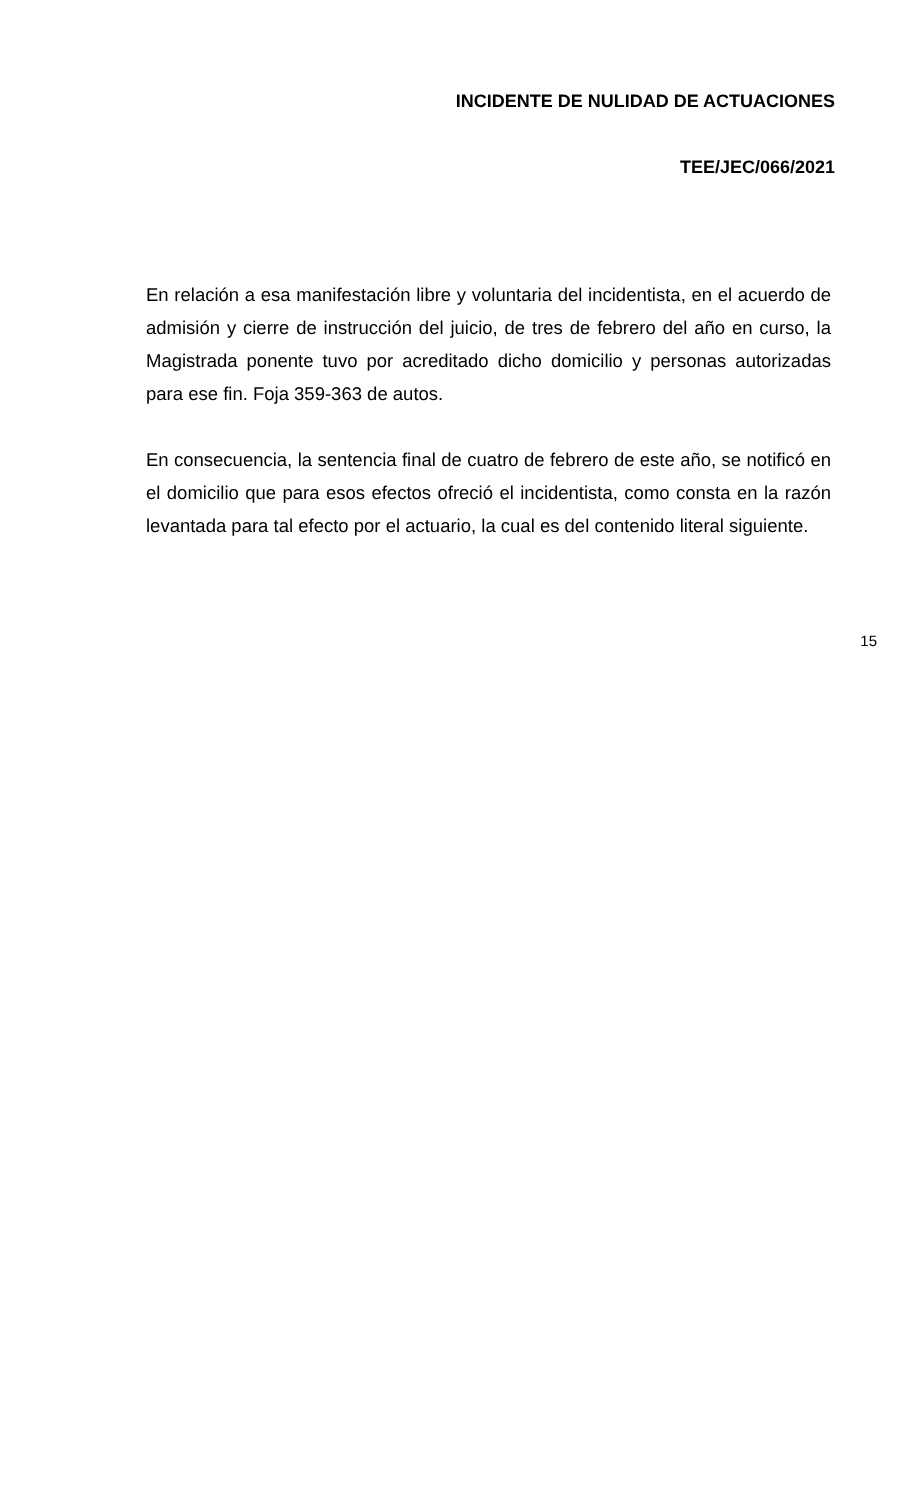INCIDENTE DE NULIDAD DE ACTUACIONES
TEE/JEC/066/2021
En relación a esa manifestación libre y voluntaria del incidentista, en el acuerdo de admisión y cierre de instrucción del juicio, de tres de febrero del año en curso, la Magistrada ponente tuvo por acreditado dicho domicilio y personas autorizadas para ese fin. Foja 359-363 de autos.
En consecuencia, la sentencia final de cuatro de febrero de este año, se notificó en el domicilio que para esos efectos ofreció el incidentista, como consta en la razón levantada para tal efecto por el actuario, la cual es del contenido literal siguiente.
15